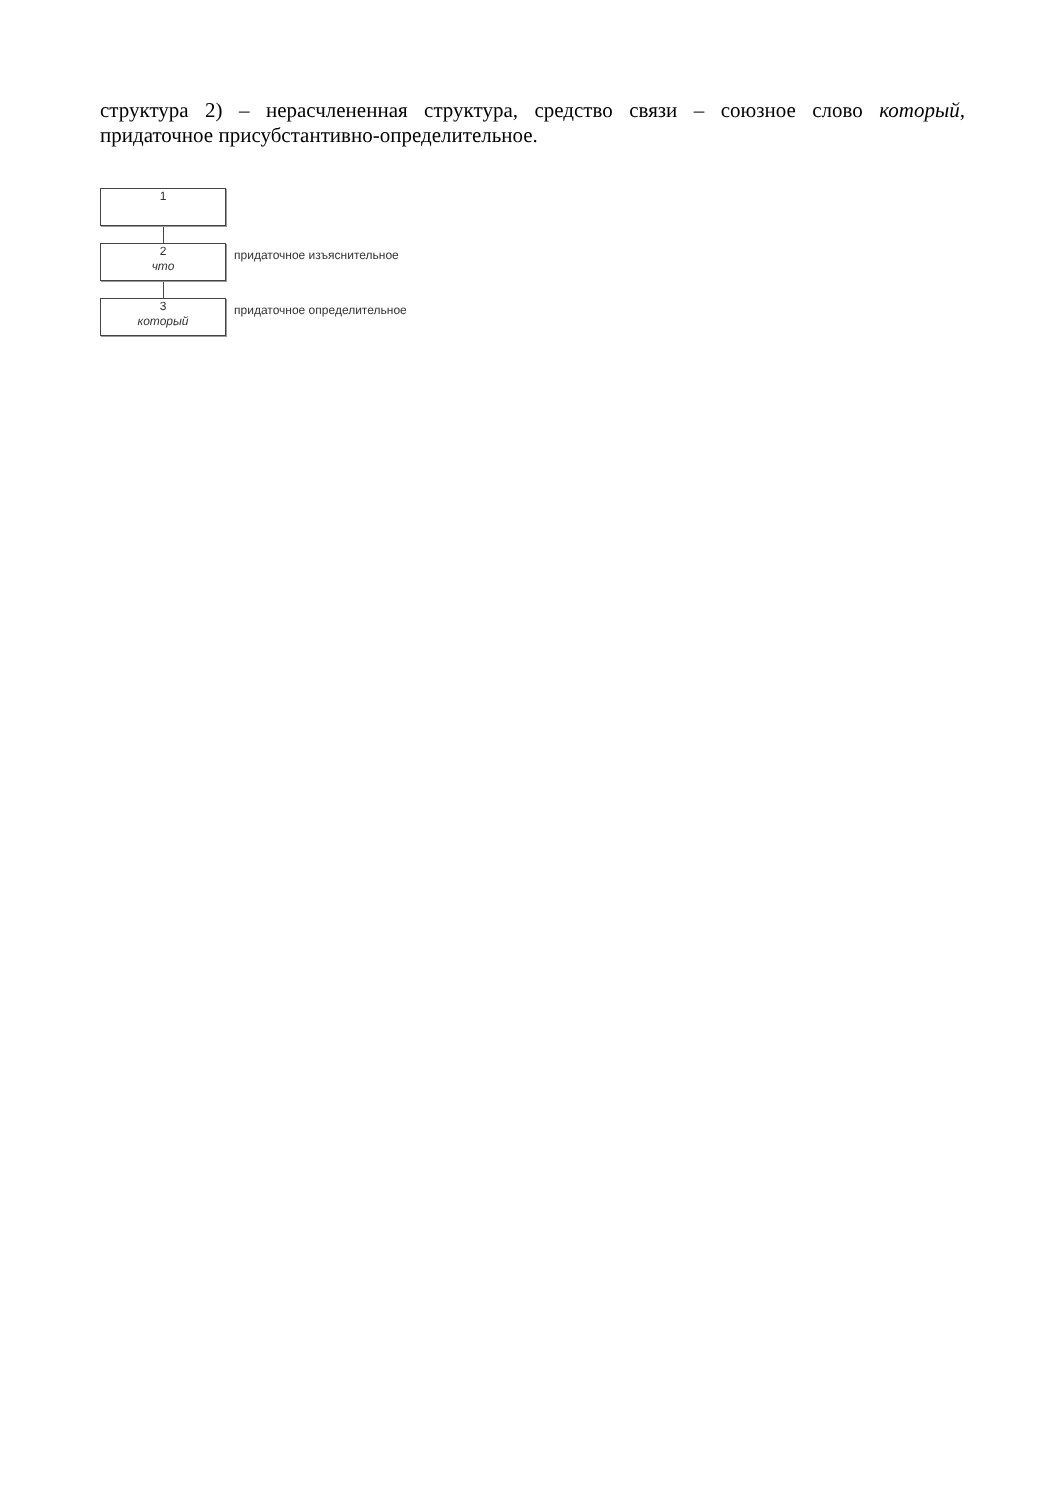структура 2) – нерасчлененная структура, средство связи – союзное слово который, придаточное присубстантивно-определительное.
1
2
что
придаточное изъяснительное
3
который
придаточное определительное